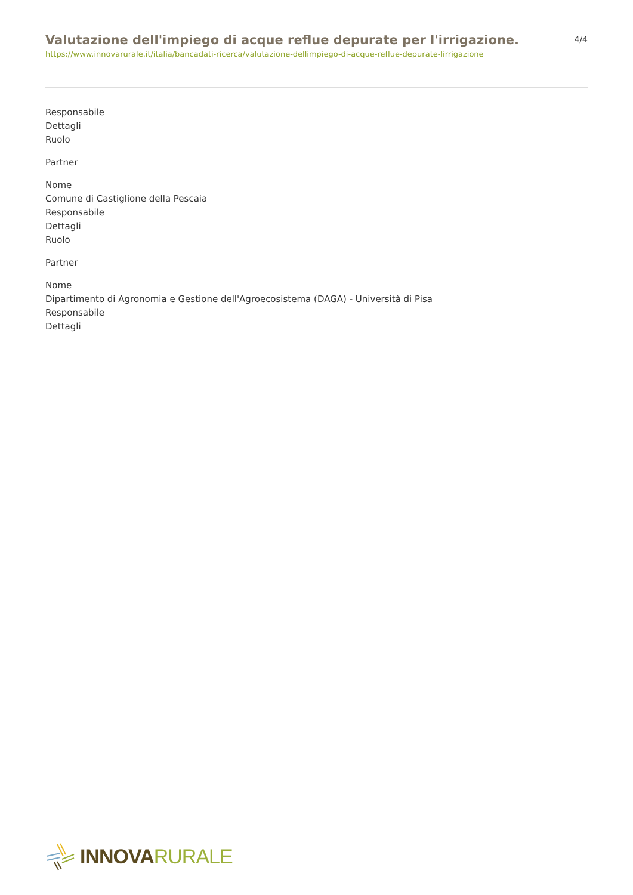Valutazione dell'impiego di acque reflue depurate per l'irrigazione.
https://www.innovarurale.it/italia/bancadati-ricerca/valutazione-dellimpiego-di-acque-reflue-depurate-lirrigazione
4/4
Responsabile
Dettagli
Ruolo
Partner
Nome
Comune di Castiglione della Pescaia
Responsabile
Dettagli
Ruolo
Partner
Nome
Dipartimento di Agronomia e Gestione dell'Agroecosistema (DAGA) - Università di Pisa
Responsabile
Dettagli
INNOVA RURALE